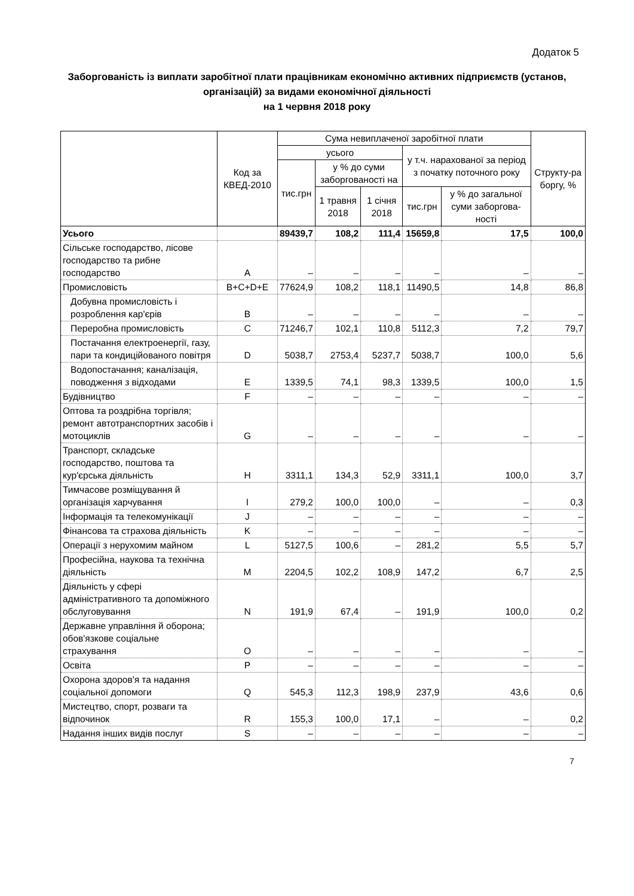Додаток 5
Заборгованість із виплати заробітної плати працівникам економічно активних підприємств (установ, організацій) за видами економічної діяльності
на 1 червня 2018 року
| | Код за КВЕД-2010 | Сума невиплаченої заробітної плати | | | | | Структу-ра боргу, % |
| --- | --- | --- | --- | --- | --- | --- | --- |
| | | усього | | | у т.ч. нарахованої за період з початку поточного року | | |
| | | тис.грн | у % до суми заборгованості на | | | | |
| | | | 1 травня 2018 | 1 січня 2018 | тис.грн | у % до загальної суми заборгова-ності | |
| Усього | | 89439,7 | 108,2 | 111,4 | 15659,8 | 17,5 | 100,0 |
| Сільське господарство, лісове господарство та рибне господарство | A | – | – | – | – | – | – |
| Промисловість | B+C+D+E | 77624,9 | 108,2 | 118,1 | 11490,5 | 14,8 | 86,8 |
| Добувна промисловість і розроблення кар'єрів | B | – | – | – | – | – | – |
| Переробна промисловість | C | 71246,7 | 102,1 | 110,8 | 5112,3 | 7,2 | 79,7 |
| Постачання електроенергії, газу, пари та кондиційованого повітря | D | 5038,7 | 2753,4 | 5237,7 | 5038,7 | 100,0 | 5,6 |
| Водопостачання; каналізація, поводження з відходами | E | 1339,5 | 74,1 | 98,3 | 1339,5 | 100,0 | 1,5 |
| Будівництво | F | – | – | – | – | – | – |
| Оптова та роздрібна торгівля; ремонт автотранспортних засобів і мотоциклів | G | – | – | – | – | – | – |
| Транспорт, складське господарство, поштова та кур'єрська діяльність | H | 3311,1 | 134,3 | 52,9 | 3311,1 | 100,0 | 3,7 |
| Тимчасове розміщування й організація харчування | I | 279,2 | 100,0 | 100,0 | – | – | 0,3 |
| Інформація та телекомунікації | J | – | – | – | – | – | – |
| Фінансова та страхова діяльність | K | – | – | – | – | – | – |
| Операції з нерухомим майном | L | 5127,5 | 100,6 | – | 281,2 | 5,5 | 5,7 |
| Професійна, наукова та технічна діяльність | M | 2204,5 | 102,2 | 108,9 | 147,2 | 6,7 | 2,5 |
| Діяльність у сфері адміністративного та допоміжного обслуговування | N | 191,9 | 67,4 | – | 191,9 | 100,0 | 0,2 |
| Державне управління й оборона; обов'язкове соціальне страхування | O | – | – | – | – | – | – |
| Освіта | P | – | – | – | – | – | – |
| Охорона здоров'я та надання соціальної допомоги | Q | 545,3 | 112,3 | 198,9 | 237,9 | 43,6 | 0,6 |
| Мистецтво, спорт, розваги та відпочинок | R | 155,3 | 100,0 | 17,1 | – | – | 0,2 |
| Надання інших видів послуг | S | – | – | – | – | – | – |
7